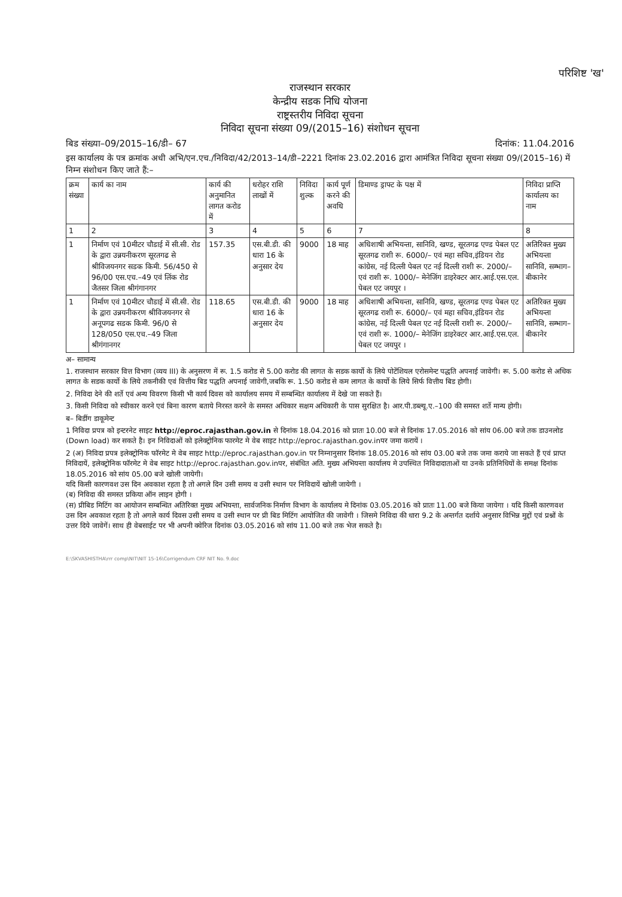परिशिष्ट 'ख'
राजस्थान सरकार
केन्द्रीय सडक निधि योजना
राष्ट्रस्तरीय निविदा सूचना
निविदा सूचना संख्या 09/(2015–16) संशोधन सूचना
बिड संख्या–09/2015–16/डी– 67 दिनांक: 11.04.2016
इस कार्यालय के पत्र क्रमांक अधी अभि/एन.एच./निविदा/42/2013–14/डी–2221 दिनांक 23.02.2016 द्वारा आमंत्रित निविदा सूचना संख्या 09/(2015–16) में निम्न संशोधन किए जाते हैं:–
| क्रम संख्या | कार्य का नाम | कार्य की अनुमानित लागत करोड में | धरोहर राशि लाखों में | निविदा शुल्क | कार्य पूर्ण करने की अवधि | डिमाण्ड ड्राफ्ट के पक्ष में | निविदा प्राप्ति कार्यालय का नाम |
| --- | --- | --- | --- | --- | --- | --- | --- |
| 1 | 2 | 3 | 4 | 5 | 6 | 7 | 8 |
| 1 | निर्माण एवं 10मीटर चौडाई में सी.सी. रोड के द्वारा उन्नयनीकरण सूरतगढ से श्रीविजयनगर सडक किमी. 56/450 से 96/00 एस.एच.–49 एवं लिंक रोड जैतसर जिला श्रीगंगानगर | 157.35 | एस.बी.डी. की धारा 16 के अनुसार देय | 9000 | 18 माह | अधिशाषी अभियन्ता, सानिवि, खण्ड, सूरतगढ एण्ड पेबल एट सूरतगढ राशी रू. 6000/– एवं महा सचिव,इंडियन रोड कांग्रेस, नई दिल्ली पेबल एट नई दिल्ली राशी रू. 2000/– एवं राशी रू. 1000/– मेनेजिंग डाइरेक्टर आर.आई.एस.एल. पेबल एट जयपुर । | अतिरिक्त मुख्य अभियन्ता सानिवि, सम्भाग– बीकानेर |
| 1 | निर्माण एवं 10मीटर चौडाई में सी.सी. रोड के द्वारा उन्नयनीकरण श्रीविजयनगर से अनूपगढ सडक किमी. 96/0 से 128/050 एस.एच.–49 जिला श्रीगंगानगर | 118.65 | एस.बी.डी. की धारा 16 के अनुसार देय | 9000 | 18 माह | अधिशाषी अभियन्ता, सानिवि, खण्ड, सूरतगढ एण्ड पेबल एट सूरतगढ राशी रू. 6000/– एवं महा सचिव,इंडियन रोड कांग्रेस, नई दिल्ली पेबल एट नई दिल्ली राशी रू. 2000/– एवं राशी रू. 1000/– मेनेजिंग डाइरेक्टर आर.आई.एस.एल. पेबल एट जयपुर । | अतिरिक्त मुख्य अभियन्ता सानिवि, सम्भाग– बीकानेर |
अ– सामान्य
1. राजस्थान सरकार वित्त विभाग (व्यय III) के अनुसरण में रू. 1.5 करोड से 5.00 करोड की लागत के सडक कार्यो के लिये पोटेंशियल एरोसमेन्ट पद्धति अपनाई जावेगी। रू. 5.00 करोड से अधिक लागत के सडक कार्यो के लिये तकनीकी एवं वित्तीय बिड पद्धति अपनाई जावेगी,जबकि रू. 1.50 करोड से कम लागत के कार्यो के लिये सिर्फ वित्तीय बिड होगी।
2. निविदा देने की शर्ते एवं अन्य विवरण किसी भी कार्य दिवस को कार्यालय समय में सम्बन्धित कार्यालय में देखे जा सकते हैं।
3. किसी निविदा को स्वीकार करने एवं बिना कारण बताये निरस्त करने के समस्त अधिकार सक्षम अधिकारी के पास सुरक्षित है। आर.पी.डब्ल्यू.ए.–100 की समस्त शर्ते मान्य होगी।
ब– बिडींग डाकूमेन्ट
1 निविदा प्रपत्र को इन्टरनेट साइट http://eproc.rajasthan.gov.in से दिनांक 18.04.2016 को प्रातः 10.00 बजे से दिनांक 17.05.2016 को सांय 06.00 बजे तक डाउनलोड (Down load) कर सकते है। इन निविदाओं को इलेक्ट्रोनिक फारमेट मे वेब साइट http://eproc.rajasthan.gov.inपर जमा करायें ।
2 (अ) निविदा प्रपत्र इलेक्ट्रोनिक फॉरमेट मे वेब साइट http://eproc.rajasthan.gov.in पर निम्नानुसार दिनांक 18.05.2016 को सांय 03.00 बजे तक जमा कराये जा सकते हैं एवं प्राप्त निविदायें, इलेक्ट्रोनिक फॉरमेट मे वेब साइट http://eproc.rajasthan.gov.inपर, संबंधित अति. मुख्य अभियन्ता कार्यालय मे उपस्थित निविदादाताओं या उनके प्रतिनिधियों के समक्ष दिनांक 18.05.2016 को सांय 05.00 बजे खोली जायेगी।
यदि किसी कारणवश उस दिन अवकाश रहता है तो अगले दिन उसी समय व उसी स्थान पर निविदायें खोली जायेगी ।
(ब) निविदा की समस्त प्रकिया ऑन लाइन होगी ।
(स) प्रीबिड मिटिंग का आयोजन सम्बन्धित अतिरिक्त मुख्य अभियन्ता, सार्वजनिक निर्माण विभाग के कार्यालय मे दिनांक 03.05.2016 को प्रातः 11.00 बजे किया जायेगा । यदि किसी कारणवश उस दिन अवकाश रहता है तो अगले कार्य दिवस उसी समय व उसी स्थान पर प्री बिड मिटिंग आयोजित की जावेगी । जिसमे निविदा की धारा 9.2 के अन्तर्गत दर्शाये अनुसार विभिन्न मुद्दों एवं प्रश्नों के उत्तर दिये जावेगें। साथ ही वेबसाईट पर भी अपनी क्वेरिज दिनांक 03.05.2016 को सांय 11.00 बजे तक भेज सकते है।
E:\SKVASHISTHA\rrr comp\NIT\NIT 15-16\Corrigendum CRF NIT No. 9.doc